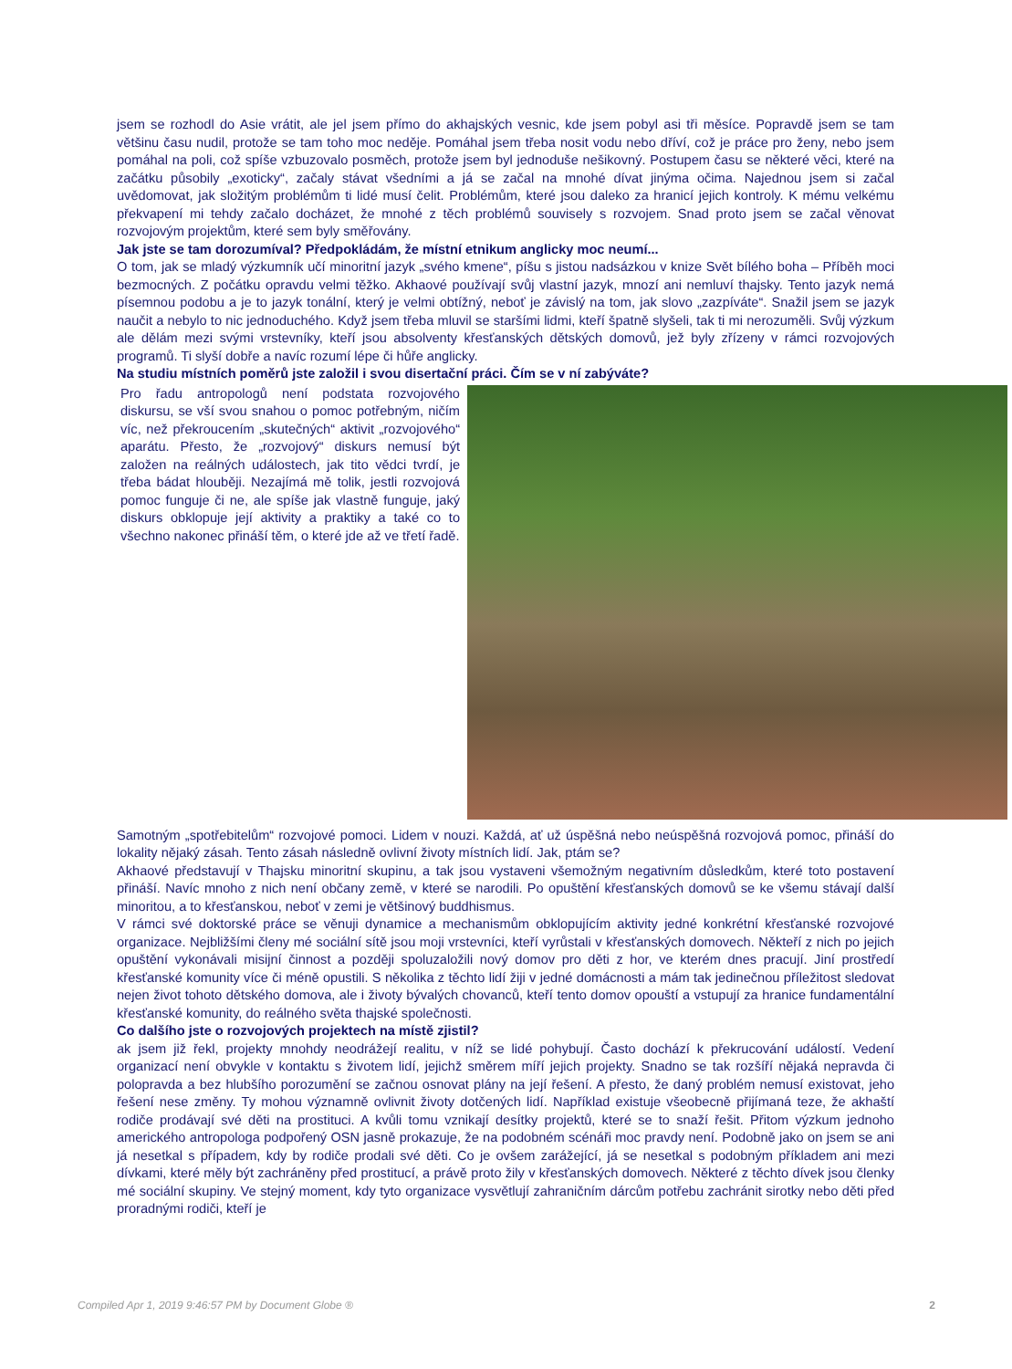jsem se rozhodl do Asie vrátit, ale jel jsem přímo do akhajských vesnic, kde jsem pobyl asi tři měsíce. Popravdě jsem se tam většinu času nudil, protože se tam toho moc neděje. Pomáhal jsem třeba nosit vodu nebo dříví, což je práce pro ženy, nebo jsem pomáhal na poli, což spíše vzbuzovalo posměch, protože jsem byl jednoduše nešikovný. Postupem času se některé věci, které na začátku působily „exoticky“, začaly stávat všedními a já se začal na mnohé dívat jinýma očima. Najednou jsem si začal uvědomovat, jak složitým problémům ti lidé musí čelit. Problémům, které jsou daleko za hranicí jejich kontroly. K mému velkému překvapení mi tehdy začalo docházet, že mnohé z těch problémů souvisely s rozvojem. Snad proto jsem se začal věnovat rozvojovým projektům, které sem byly směřovány.
Jak jste se tam dorozumíval? Předpokládám, že místní etnikum anglicky moc neumí...
O tom, jak se mladý výzkumník učí minoritní jazyk „svého kmene“, píšu s jistou nadsázkou v knize Svět bílého boha – Příběh moci bezmocných. Z počátku opravdu velmi těžko. Akhaové používají svůj vlastní jazyk, mnozí ani nemluví thajsky. Tento jazyk nemá písemnou podobu a je to jazyk tonální, který je velmi obtížný, neboť je závislý na tom, jak slovo „zazpíváte“. Snažil jsem se jazyk naučit a nebylo to nic jednoduchého. Když jsem třeba mluvil se staršími lidmi, kteří špatně slyšeli, tak ti mi nerozuměli. Svůj výzkum ale dělám mezi svými vrstevníky, kteří jsou absolventy křesťanských dětských domovů, jež byly zřízeny v rámci rozvojových programů. Ti slyší dobře a navíc rozumí lépe či hůře anglicky.
Na studiu místních poměrů jste založil i svou disertační práci. Čím se v ní zabýváte?
Pro řadu antropologů není podstata rozvojového diskursu, se vší svou snahou o pomoc potřebným, ničím víc, než překroucením „skutečných“ aktivit „rozvojového“ aparátu. Přesto, že „rozvojový“ diskurs nemusí být založen na reálných událostech, jak tito vědci tvrdí, je třeba bádat hlouběji. Nezajímá mě tolik, jestli rozvojová pomoc funguje či ne, ale spíše jak vlastně funguje, jaký diskurs obklopuje její aktivity a praktiky a také co to všechno nakonec přináší těm, o které jde až ve třetí řadě.
Samotným „spotřebitelům“ rozvojové pomoci. Lidem v nouzi. Každá, ať už úspěšná nebo neúspěšná rozvojová pomoc, přináší do lokality nějaký zásah. Tento zásah následně ovlivní životy místních lidí. Jak, ptám se?
Akhaové představují v Thajsku minoritní skupinu, a tak jsou vystaveni všemožným negativním důsledkům, které toto postavení přináší. Navíc mnoho z nich není občany země, v které se narodili. Po opuštění křesťanských domovů se ke všemu stávají další minoritou, a to křesťanskou, neboť v zemi je většinový buddhismus.
V rámci své doktorské práce se věnuji dynamice a mechanismům obklopujícím aktivity jedné konkrétní křesťanské rozvojové organizace. Nejbližšími členy mé sociální sítě jsou moji vrstevníci, kteří vyrůstali v křesťanských domovech. Někteří z nich po jejich opuštění vykonávali misijní činnost a později spoluzaložili nový domov pro děti z hor, ve kterém dnes pracují. Jiní prostředí křesťanské komunity více či méně opustili. S několika z těchto lidí žiji v jedné domácnosti a mám tak jedinečnou příležitost sledovat nejen život tohoto dětského domova, ale i životy bývalých chovanců, kteří tento domov opouští a vstupují za hranice fundamentální křesťanské komunity, do reálného světa thajské společnosti.
Co dalšího jste o rozvojových projektech na místě zjistil?
ak jsem již řekl, projekty mnohdy neodrážejí realitu, v níž se lidé pohybují. Často dochází k překrucování událostí. Vedení organizací není obvykle v kontaktu s životem lidí, jejichž směrem míří jejich projekty. Snadno se tak rozšíří nějaká nepravda či polopravda a bez hlubšího porozumění se začnou osnovat plány na její řešení. A přesto, že daný problém nemusí existovat, jeho řešení nese změny. Ty mohou významně ovlivnit životy dotčených lidí. Například existuje všeobecně přijímaná teze, že akhaští rodiče prodávají své děti na prostituci. A kvůli tomu vznikají desítky projektů, které se to snaží řešit. Přitom výzkum jednoho amerického antropologa podpořený OSN jasně prokazuje, že na podobném scénáři moc pravdy není. Podobně jako on jsem se ani já nesetkal s případem, kdy by rodiče prodali své děti. Co je ovšem zarážející, já se nesetkal s podobným příkladem ani mezi dívkami, které měly být zachráněny před prostitucí, a právě proto žily v křesťanských domovech. Některé z těchto dívek jsou členky mé sociální skupiny. Ve stejný moment, kdy tyto organizace vysvětlují zahraničním dárcům potřebu zachránit sirotky nebo děti před proradnými rodiči, kteří je
Compiled Apr 1, 2019 9:46:57 PM by Document Globe ® 2